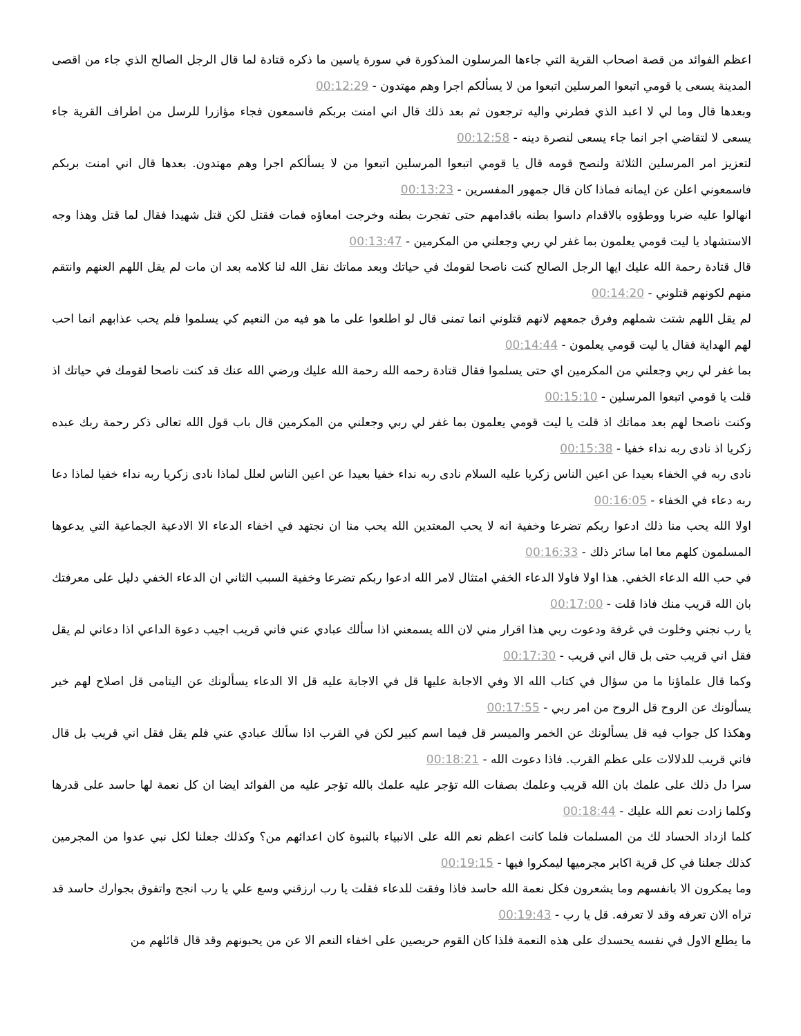اعظم الفوائد من قصة اصحاب القرية التي جاءها المرسلون المذكورة في سورة ياسين ما ذكره قتادة لما قال الرجل الصالح الذي جاء من اقصى المدينة يسعى يا قومي اتبعوا المرسلين اتبعوا من لا يسألكم اجرا وهم مهتدون - 00:12:29
وبعدها قال وما لي لا اعبد الذي فطرني واليه ترجعون ثم بعد ذلك قال اني امنت بربكم فاسمعون فجاء مؤازرا للرسل من اطراف القرية جاء يسعى لا لتقاضي اجر انما جاء يسعى لنصرة دينه - 00:12:58
لتعزيز امر المرسلين الثلاثة ولنصح قومه قال يا قومي اتبعوا المرسلين اتبعوا من لا يسألكم اجرا وهم مهتدون. بعدها قال اني امنت بربكم فاسمعوني اعلن عن ايمانه فماذا كان قال جمهور المفسرين - 00:13:23
انهالوا عليه ضربا ووطؤوه بالاقدام داسوا بطنه باقدامهم حتى تفجرت بطنه وخرجت امعاؤه فمات فقتل لكن قتل شهيدا فقال لما قتل وهذا وجه الاستشهاد يا ليت قومي يعلمون بما غفر لي ربي وجعلني من المكرمين - 00:13:47
قال قتادة رحمة الله عليك ايها الرجل الصالح كنت ناصحا لقومك في حياتك وبعد مماتك نقل الله لنا كلامه بعد ان مات لم يقل اللهم العنهم وانتقم منهم لكونهم قتلوني - 00:14:20
لم يقل اللهم شتت شملهم وفرق جمعهم لانهم قتلوني انما تمنى قال لو اطلعوا على ما هو فيه من النعيم كي يسلموا فلم يحب عذابهم انما احب لهم الهداية فقال يا ليت قومي يعلمون - 00:14:44
بما غفر لي ربي وجعلني من المكرمين اي حتى يسلموا فقال قتادة رحمه الله رحمة الله عليك ورضي الله عنك قد كنت ناصحا لقومك في حياتك اذ قلت يا قومي اتبعوا المرسلين - 00:15:10
وكنت ناصحا لهم بعد مماتك اذ قلت يا ليت قومي يعلمون بما غفر لي ربي وجعلني من المكرمين قال باب قول الله تعالى ذكر رحمة ربك عبده زكريا اذ نادى ربه نداء خفيا - 00:15:38
نادى ربه في الخفاء بعيدا عن اعين الناس زكريا عليه السلام نادى ربه نداء خفيا بعيدا عن اعين الناس لعلل لماذا نادى زكريا ربه نداء خفيا لماذا دعا ربه دعاء في الخفاء - 00:16:05
اولا الله يحب منا ذلك ادعوا ربكم تضرعا وخفية انه لا يحب المعتدين الله يحب منا ان نجتهد في اخفاء الدعاء الا الادعية الجماعية التي يدعوها المسلمون كلهم معا اما سائر ذلك - 00:16:33
في حب الله الدعاء الخفي. هذا اولا فاولا الدعاء الخفي امتثال لامر الله ادعوا ربكم تضرعا وخفية السبب الثاني ان الدعاء الخفي دليل على معرفتك بان الله قريب منك فاذا قلت - 00:17:00
يا رب نجني وخلوت في غرفة ودعوت ربي هذا اقرار مني لان الله يسمعني اذا سألك عبادي عني فاني قريب اجيب دعوة الداعي اذا دعاني لم يقل فقل اني قريب حتى بل قال اني قريب - 00:17:30
وكما قال علماؤنا ما من سؤال في كتاب الله الا وفي الاجابة عليها قل في الاجابة عليه قل الا الدعاء يسألونك عن اليتامى قل اصلاح لهم خير يسألونك عن الروح قل الروح من امر ربي - 00:17:55
وهكذا كل جواب فيه قل يسألونك عن الخمر والميسر قل فيما اسم كبير لكن في القرب اذا سألك عبادي عني فلم يقل فقل اني قريب بل قال فاني قريب للدلالات على عظم القرب. فاذا دعوت الله - 00:18:21
سرا دل ذلك على علمك بان الله قريب وعلمك بصفات الله تؤجر عليه علمك بالله تؤجر عليه من الفوائد ايضا ان كل نعمة لها حاسد على قدرها وكلما زادت نعم الله عليك - 00:18:44
كلما ازداد الحساد لك من المسلمات فلما كانت اعظم نعم الله على الانبياء بالنبوة كان اعدائهم من؟ وكذلك جعلنا لكل نبي عدوا من المجرمين كذلك جعلنا في كل قرية اكابر مجرميها ليمكروا فيها - 00:19:15
وما يمكرون الا بانفسهم وما يشعرون فكل نعمة الله حاسد فاذا وفقت للدعاء فقلت يا رب ارزقني وسع علي يا رب انجح واتفوق بجوارك حاسد قد تراه الان تعرفه وقد لا تعرفه. قل يا رب - 00:19:43
ما يطلع الاول في نفسه يحسدك على هذه النعمة فلذا كان القوم حريصين على اخفاء النعم الا عن من يحبونهم وقد قال قائلهم من